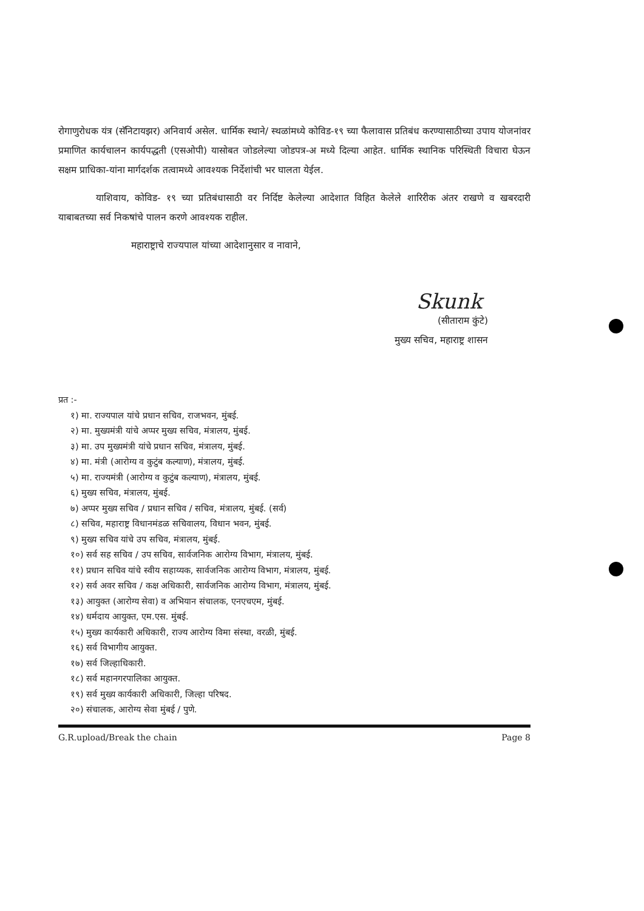रोगाणुरोधक यंत्र (सॅनिटायझर) अनिवार्य असेल. धार्मिक स्थाने/ स्थळांमध्ये कोविड-१९ च्या फैलावास प्रतिबंध करण्यासाठीच्या उपाय योजनांवर प्रमाणित कार्यचालन कार्यपद्धती (एसओपी) यासोबत जोडलेल्या जोडपत्र-अ मध्ये दिल्या आहेत. धार्मिक स्थानिक परिस्थिती विचारा घेऊन सक्षम प्राधिका-यांना मार्गदर्शक तत्वामध्ये आवश्यक निर्देशांची भर घालता येईल.
याशिवाय, कोविड- १९ च्या प्रतिबंधासाठी वर निर्दिष्ट केलेल्या आदेशात विहित केलेले शारिरीक अंतर राखणे व खबरदारी याबाबतच्या सर्व निकषांचे पालन करणे आवश्यक राहील.
महाराष्ट्राचे राज्यपाल यांच्या आदेशानुसार व नावाने,
Skunk
(सीताराम कुंटे)
मुख्य सचिव, महाराष्ट्र शासन
प्रत :-
१) मा. राज्यपाल यांचे प्रधान सचिव, राजभवन, मुंबई.
२) मा. मुख्यमंत्री यांचे अप्पर मुख्य सचिव, मंत्रालय, मुंबई.
३) मा. उप मुख्यमंत्री यांचे प्रधान सचिव, मंत्रालय, मुंबई.
४) मा. मंत्री (आरोग्य व कुटुंब कल्याण), मंत्रालय, मुंबई.
५) मा. राज्यमंत्री (आरोग्य व कुटुंब कल्याण), मंत्रालय, मुंबई.
६) मुख्य सचिव, मंत्रालय, मुंबई.
७) अप्पर मुख्य सचिव / प्रधान सचिव / सचिव, मंत्रालय, मुंबई. (सर्व)
८) सचिव, महाराष्ट्र विधानमंडळ सचिवालय, विधान भवन, मुंबई.
९) मुख्य सचिव यांचे उप सचिव, मंत्रालय, मुंबई.
१०) सर्व सह सचिव / उप सचिव, सार्वजनिक आरोग्य विभाग, मंत्रालय, मुंबई.
११) प्रधान सचिव यांचे स्वीय सहाय्यक, सार्वजनिक आरोग्य विभाग, मंत्रालय, मुंबई.
१२) सर्व अवर सचिव / कक्ष अधिकारी, सार्वजनिक आरोग्य विभाग, मंत्रालय, मुंबई.
१३) आयुक्त (आरोग्य सेवा) व अभियान संचालक, एनएचएम, मुंबई.
१४) धर्मदाय आयुक्त, एम.एस. मुंबई.
१५) मुख्य कार्यकारी अधिकारी, राज्य आरोग्य विमा संस्था, वरळी, मुंबई.
१६) सर्व विभागीय आयुक्त.
१७) सर्व जिल्हाधिकारी.
१८) सर्व महानगरपालिका आयुक्त.
१९) सर्व मुख्य कार्यकारी अधिकारी, जिल्हा परिषद.
२०) संचालक, आरोग्य सेवा मुंबई / पुणे.
G.R.upload/Break the chain Page 8